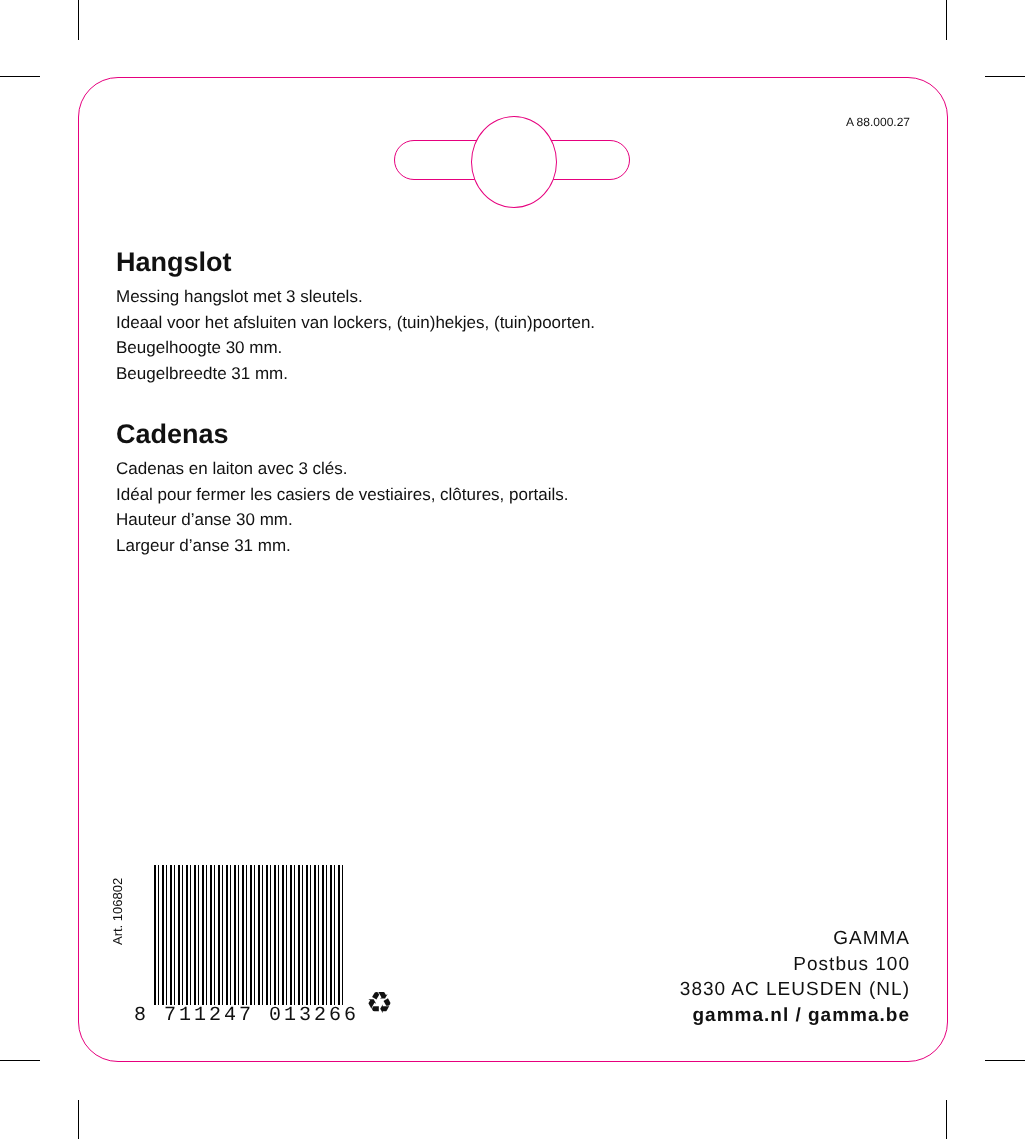A 88.000.27
Hangslot
Messing hangslot met 3 sleutels.
Ideaal voor het afsluiten van lockers, (tuin)hekjes, (tuin)poorten.
Beugelhoogte 30 mm.
Beugelbreedte 31 mm.
Cadenas
Cadenas en laiton avec 3 clés.
Idéal pour fermer les casiers de vestiaires, clôtures, portails.
Hauteur d’anse 30 mm.
Largeur d’anse 31 mm.
Art. 106802
8 711247 013266 ♻
GAMMA
Postbus 100
3830 AC LEUSDEN (NL)
gamma.nl / gamma.be